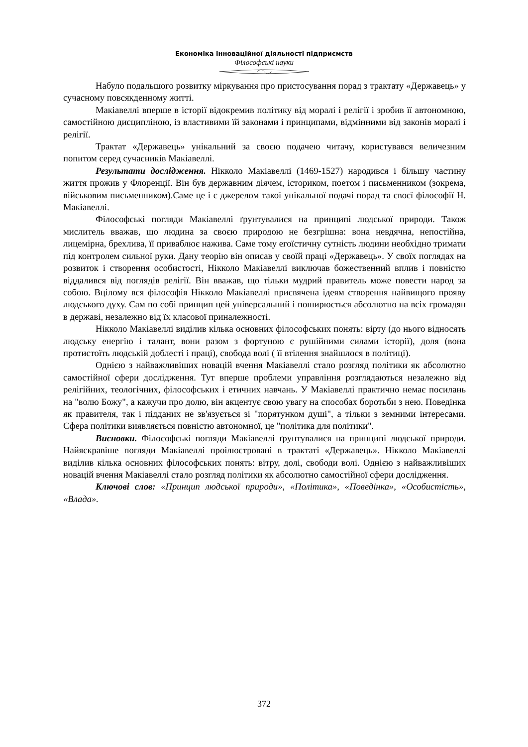Економіка інноваційної діяльності підприємств
Філософські науки
Набуло подальшого розвитку міркування про пристосування порад з трактату «Державець» у сучасному повсякденному житті.
Макіавеллі вперше в історії відокремив політику від моралі і релігії і зробив її автономною, самостійною дисципліною, із властивими їй законами і принципами, відмінними від законів моралі і релігії.
Трактат «Державець» унікальний за своєю подачею читачу, користувався величезним попитом серед сучасників Макіавеллі.
Результати дослідження. Нікколо Макіавеллі (1469-1527) народився і більшу частину життя прожив у Флоренції. Він був державним діячем, істориком, поетом і письменником (зокрема, військовим письменником).Саме це і є джерелом такої унікальної подачі порад та своєї філософії Н. Макіавеллі.
Філософські погляди Макіавеллі ґрунтувалися на принципі людської природи. Також мислитель вважав, що людина за своєю природою не безгрішна: вона невдячна, непостійна, лицемірна, брехлива, її приваблює нажива. Саме тому егоїстичну сутність людини необхідно тримати під контролем сильної руки. Дану теорію він описав у своїй праці «Державець». У своїх поглядах на розвиток і створення особистості, Нікколо Макіавеллі виключав божественний вплив і повністю віддалився від поглядів релігії. Він вважав, що тільки мудрий правитель може повести народ за собою. Вцілому вся філософія Нікколо Макіавеллі присвячена ідеям створення найвищого прояву людського духу. Сам по собі принцип цей універсальний і поширюється абсолютно на всіх громадян в державі, незалежно від їх класової приналежності.
Нікколо Макіавеллі виділив кілька основних філософських понять: вірту (до нього відносять людську енергію і талант, вони разом з фортуною є рушійними силами історії), доля (вона протистоїть людській доблесті і праці), свобода волі ( її втілення знайшлося в політиці).
Однією з найважливіших новацій вчення Макіавеллі стало розгляд політики як абсолютно самостійної сфери дослідження. Тут вперше проблеми управління розглядаються незалежно від релігійних, теологічних, філософських і етичних навчань. У Макіавеллі практично немає посилань на "волю Божу", а кажучи про долю, він акцентує свою увагу на способах боротьби з нею. Поведінка як правителя, так і підданих не зв'язується зі "порятунком душі", а тільки з земними інтересами. Сфера політики виявляється повністю автономної, це "політика для політики".
Висновки. Філософські погляди Макіавеллі ґрунтувалися на принципі людської природи. Найяскравіше погляди Макіавеллі проілюстровані в трактаті «Державець». Нікколо Макіавеллі виділив кілька основних філософських понять: вітру, долі, свободи волі. Однією з найважливіших новацій вчення Макіавеллі стало розгляд політики як абсолютно самостійної сфери дослідження.
Ключові слов: «Принцип людської природи», «Політика», «Поведінка», «Особистість», «Влада».
372